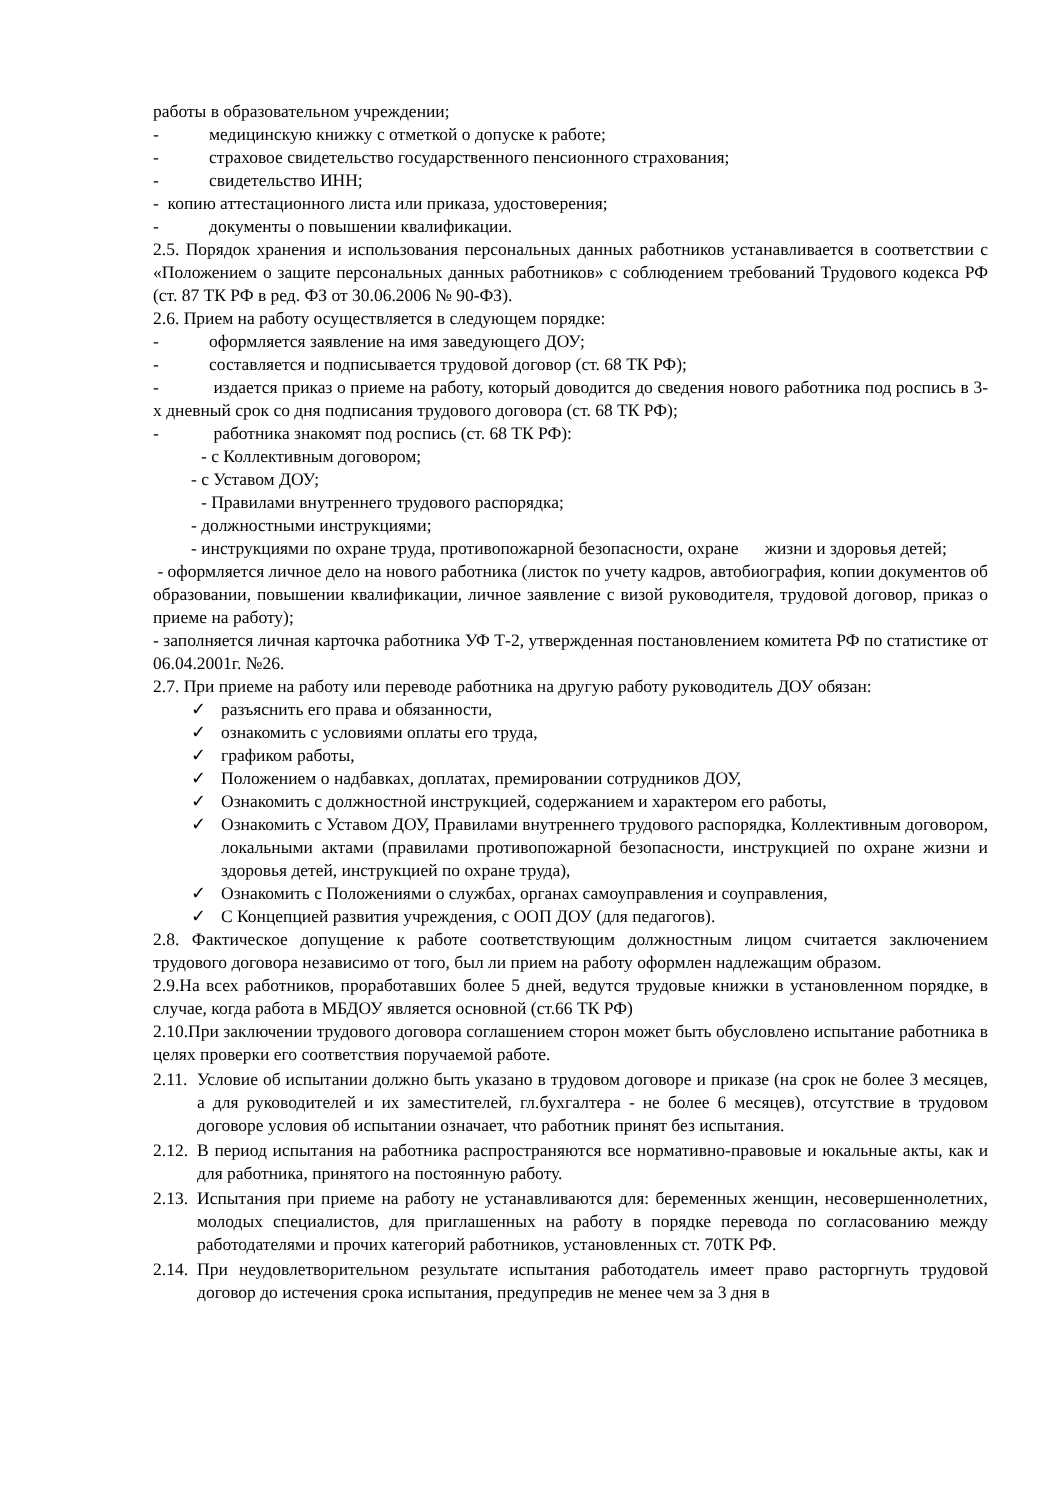работы в образовательном учреждении;
- медицинскую книжку с отметкой о допуске к работе;
- страховое свидетельство государственного пенсионного страхования;
- свидетельство ИНН;
- копию аттестационного листа или приказа, удостоверения;
- документы о повышении квалификации.
2.5. Порядок хранения и использования персональных данных работников устанавливается в соответствии с «Положением о защите персональных данных работников» с соблюдением требований Трудового кодекса РФ (ст. 87 ТК РФ в ред. ФЗ от 30.06.2006 № 90-ФЗ).
2.6. Прием на работу осуществляется в следующем порядке:
- оформляется заявление на имя заведующего ДОУ;
- составляется и подписывается трудовой договор (ст. 68 ТК РФ);
- издается приказ о приеме на работу, который доводится до сведения нового работника под роспись в 3-х дневный срок со дня подписания трудового договора (ст. 68 ТК РФ);
- работника знакомят под роспись (ст. 68 ТК РФ):
- с Коллективным договором;
- с Уставом ДОУ;
- Правилами внутреннего трудового распорядка;
- должностными инструкциями;
- инструкциями по охране труда, противопожарной безопасности, охране жизни и здоровья детей;
- оформляется личное дело на нового работника (листок по учету кадров, автобиография, копии документов об образовании, повышении квалификации, личное заявление с визой руководителя, трудовой договор, приказ о приеме на работу);
- заполняется личная карточка работника УФ Т-2, утвержденная постановлением комитета РФ по статистике от 06.04.2001г. №26.
2.7. При приеме на работу или переводе работника на другую работу руководитель ДОУ обязан:
✓ разъяснить его права и обязанности,
✓ ознакомить с условиями оплаты его труда,
✓ графиком работы,
✓ Положением о надбавках, доплатах, премировании сотрудников ДОУ,
✓ Ознакомить с должностной инструкцией, содержанием и характером его работы,
✓ Ознакомить с Уставом ДОУ, Правилами внутреннего трудового распорядка, Коллективным договором, локальными актами (правилами противопожарной безопасности, инструкцией по охране жизни и здоровья детей, инструкцией по охране труда),
✓ Ознакомить с Положениями о службах, органах самоуправления и соуправления,
✓ С Концепцией развития учреждения, с ООП ДОУ (для педагогов).
2.8. Фактическое допущение к работе соответствующим должностным лицом считается заключением трудового договора независимо от того, был ли прием на работу оформлен надлежащим образом.
2.9.На всех работников, проработавших более 5 дней, ведутся трудовые книжки в установленном порядке, в случае, когда работа в МБДОУ является основной (ст.66 ТК РФ)
2.10.При заключении трудового договора соглашением сторон может быть обусловлено испытание работника в целях проверки его соответствия поручаемой работе.
2.11. Условие об испытании должно быть указано в трудовом договоре и приказе (на срок не более 3 месяцев, а для руководителей и их заместителей, гл.бухгалтера - не более 6 месяцев), отсутствие в трудовом договоре условия об испытании означает, что работник принят без испытания.
2.12. В период испытания на работника распространяются все нормативно-правовые и юкальные акты, как и для работника, принятого на постоянную работу.
2.13. Испытания при приеме на работу не устанавливаются для: беременных женщин, несовершеннолетних, молодых специалистов, для приглашенных на работу в порядке перевода по согласованию между работодателями и прочих категорий работников, установленных ст. 70ТК РФ.
2.14. При неудовлетворительном результате испытания работодатель имеет право расторгнуть трудовой договор до истечения срока испытания, предупредив не менее чем за 3 дня в